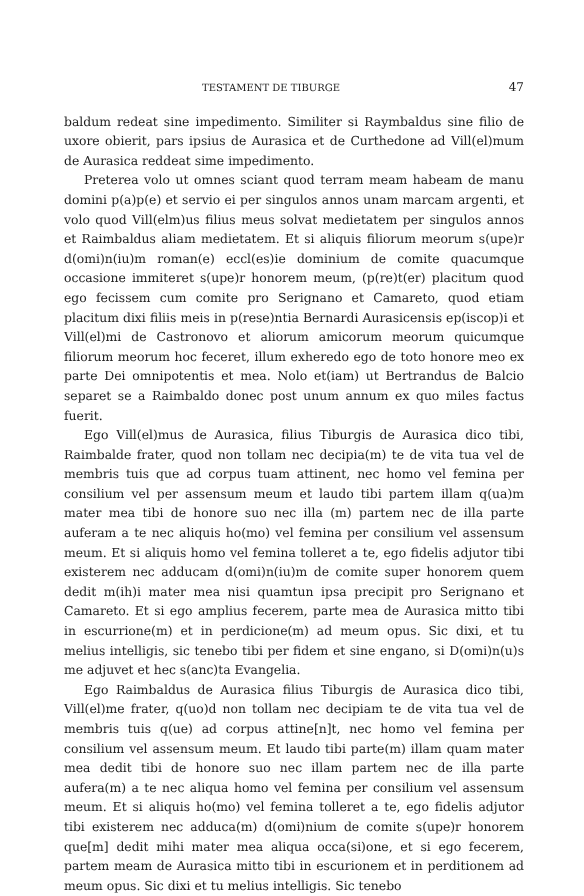TESTAMENT DE TIBURGE 47
baldum redeat sine impedimento. Similiter si Raymbaldus sine filio de uxore obierit, pars ipsius de Aurasica et de Curthedone ad Vill(el)mum de Aurasica reddeat sime impedimento.
Preterea volo ut omnes sciant quod terram meam habeam de manu domini p(a)p(e) et servio ei per singulos annos unam marcam argenti, et volo quod Vill(elm)us filius meus solvat medietatem per singulos annos et Raimbaldus aliam medietatem. Et si aliquis filiorum meorum s(upe)r d(omi)n(iu)m roman(e) eccl(es)ie dominium de comite quacumque occasione immiteret s(upe)r honorem meum, (p(re)t(er) placitum quod ego fecissem cum comite pro Serignano et Camareto, quod etiam placitum dixi filiis meis in p(rese)ntia Bernardi Aurasicensis ep(iscop)i et Vill(el)mi de Castronovo et aliorum amicorum meorum quicumque filiorum meorum hoc feceret, illum exheredo ego de toto honore meo ex parte Dei omnipotentis et mea. Nolo et(iam) ut Bertrandus de Balcio separet se a Raimbaldo donec post unum annum ex quo miles factus fuerit.
Ego Vill(el)mus de Aurasica, filius Tiburgis de Aurasica dico tibi, Raimbalde frater, quod non tollam nec decipia(m) te de vita tua vel de membris tuis que ad corpus tuam attinent, nec homo vel femina per consilium vel per assensum meum et laudo tibi partem illam q(ua)m mater mea tibi de honore suo nec illa (m) partem nec de illa parte auferam a te nec aliquis ho(mo) vel femina per consilium vel assensum meum. Et si aliquis homo vel femina tolleret a te, ego fidelis adjutor tibi existerem nec adducam d(omi)n(iu)m de comite super honorem quem dedit m(ih)i mater mea nisi quamtun ipsa precipit pro Serignano et Camareto. Et si ego amplius fecerem, parte mea de Aurasica mitto tibi in escurrione(m) et in perdicione(m) ad meum opus. Sic dixi, et tu melius intelligis, sic tenebo tibi per fidem et sine engano, si D(omi)n(u)s me adjuvet et hec s(anc)ta Evangelia.
Ego Raimbaldus de Aurasica filius Tiburgis de Aurasica dico tibi, Vill(el)me frater, q(uo)d non tollam nec decipiam te de vita tua vel de membris tuis q(ue) ad corpus attine[n]t, nec homo vel femina per consilium vel assensum meum. Et laudo tibi parte(m) illam quam mater mea dedit tibi de honore suo nec illam partem nec de illa parte aufera(m) a te nec aliqua homo vel femina per consilium vel assensum meum. Et si aliquis ho(mo) vel femina tolleret a te, ego fidelis adjutor tibi existerem nec adduca(m) d(omi)nium de comite s(upe)r honorem que[m] dedit mihi mater mea aliqua occa(si)one, et si ego fecerem, partem meam de Aurasica mitto tibi in escurionem et in perditionem ad meum opus. Sic dixi et tu melius intelligis. Sic tenebo